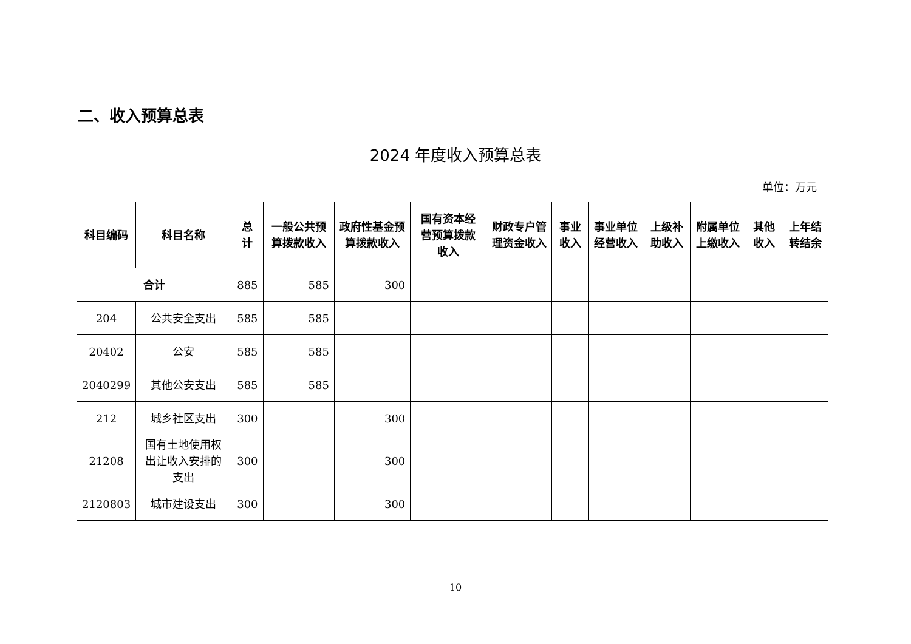二、收入预算总表
2024 年度收入预算总表
单位：万元
| 科目编码 | 科目名称 | 总计 | 一般公共预算拨款收入 | 政府性基金预算拨款收入 | 国有资本经营预算拨款收入 | 财政专户管理资金收入 | 事业收入 | 事业单位经营收入 | 上级补助收入 | 附属单位上缴收入 | 其他收入 | 上年结转结余 |
| --- | --- | --- | --- | --- | --- | --- | --- | --- | --- | --- | --- | --- |
| 合计 | | 885 | 585 | 300 | | | | | | | | |
| 204 | 公共安全支出 | 585 | 585 | | | | | | | | | |
| 20402 | 公安 | 585 | 585 | | | | | | | | | |
| 2040299 | 其他公安支出 | 585 | 585 | | | | | | | | | |
| 212 | 城乡社区支出 | 300 | | 300 | | | | | | | | |
| 21208 | 国有土地使用权出让收入安排的支出 | 300 | | 300 | | | | | | | | |
| 2120803 | 城市建设支出 | 300 | | 300 | | | | | | | | |
10